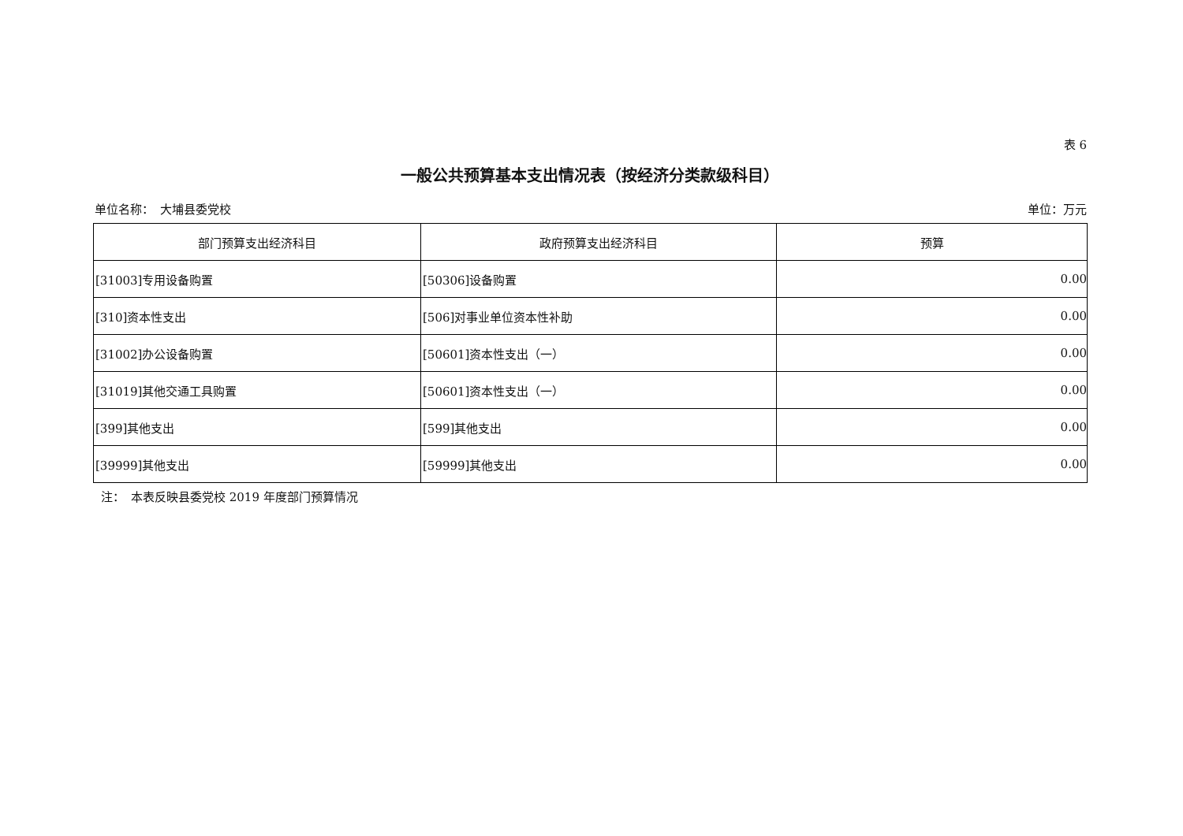表 6
一般公共预算基本支出情况表（按经济分类款级科目）
单位名称：　大埔县委党校 单位：万元
| 部门预算支出经济科目 | 政府预算支出经济科目 | 预算 |
| --- | --- | --- |
| [31003]专用设备购置 | [50306]设备购置 | 0.00 |
| [310]资本性支出 | [506]对事业单位资本性补助 | 0.00 |
| [31002]办公设备购置 | [50601]资本性支出（一） | 0.00 |
| [31019]其他交通工具购置 | [50601]资本性支出（一） | 0.00 |
| [399]其他支出 | [599]其他支出 | 0.00 |
| [39999]其他支出 | [59999]其他支出 | 0.00 |
注：　本表反映县委党校 2019 年度部门预算情况